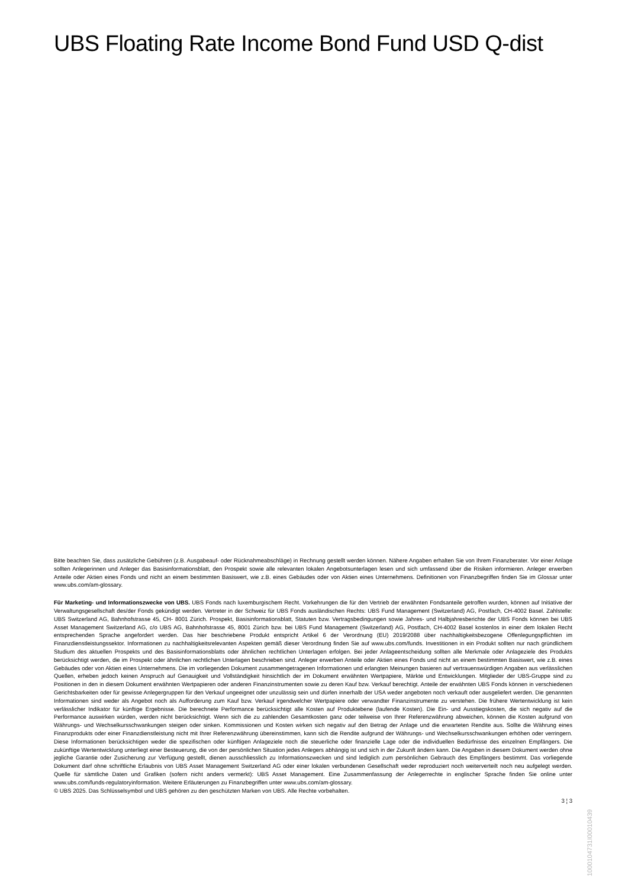UBS Floating Rate Income Bond Fund USD Q-dist
Bitte beachten Sie, dass zusätzliche Gebühren (z.B. Ausgabeauf- oder Rücknahmeabschläge) in Rechnung gestellt werden können. Nähere Angaben erhalten Sie von Ihrem Finanzberater. Vor einer Anlage sollten Anlegerinnen und Anleger das Basisinformationsblatt, den Prospekt sowie alle relevanten lokalen Angebotsunterlagen lesen und sich umfassend über die Risiken informieren. Anleger erwerben Anteile oder Aktien eines Fonds und nicht an einem bestimmten Basiswert, wie z.B. eines Gebäudes oder von Aktien eines Unternehmens. Definitionen von Finanzbegriffen finden Sie im Glossar unter www.ubs.com/am-glossary.
Für Marketing- und Informationszwecke von UBS. UBS Fonds nach luxemburgischem Recht. Vorkehrungen die für den Vertrieb der erwähnten Fondsanteile getroffen wurden, können auf Initiative der Verwaltungsgesellschaft des/der Fonds gekündigt werden. Vertreter in der Schweiz für UBS Fonds ausländischen Rechts: UBS Fund Management (Switzerland) AG, Postfach, CH-4002 Basel. Zahlstelle: UBS Switzerland AG, Bahnhofstrasse 45, CH- 8001 Zürich. Prospekt, Basisinformationsblatt, Statuten bzw. Vertragsbedingungen sowie Jahres- und Halbjahresberichte der UBS Fonds können bei UBS Asset Management Switzerland AG, c/o UBS AG, Bahnhofstrasse 45, 8001 Zürich bzw. bei UBS Fund Management (Switzerland) AG, Postfach, CH-4002 Basel kostenlos in einer dem lokalen Recht entsprechenden Sprache angefordert werden. Das hier beschriebene Produkt entspricht Artikel 6 der Verordnung (EU) 2019/2088 über nachhaltigkeitsbezogene Offenlegungspflichten im Finanzdienstleistungssektor. Informationen zu nachhaltigkeitsrelevanten Aspekten gemäß dieser Verordnung finden Sie auf www.ubs.com/funds. Investitionen in ein Produkt sollten nur nach gründlichem Studium des aktuellen Prospekts und des Basisinformationsblatts oder ähnlichen rechtlichen Unterlagen erfolgen. Bei jeder Anlageentscheidung sollten alle Merkmale oder Anlageziele des Produkts berücksichtigt werden, die im Prospekt oder ähnlichen rechtlichen Unterlagen beschrieben sind. Anleger erwerben Anteile oder Aktien eines Fonds und nicht an einem bestimmten Basiswert, wie z.B. eines Gebäudes oder von Aktien eines Unternehmens. Die im vorliegenden Dokument zusammengetragenen Informationen und erlangten Meinungen basieren auf vertrauenswürdigen Angaben aus verlässlichen Quellen, erheben jedoch keinen Anspruch auf Genauigkeit und Vollständigkeit hinsichtlich der im Dokument erwähnten Wertpapiere, Märkte und Entwicklungen. Mitglieder der UBS-Gruppe sind zu Positionen in den in diesem Dokument erwähnten Wertpapieren oder anderen Finanzinstrumenten sowie zu deren Kauf bzw. Verkauf berechtigt. Anteile der erwähnten UBS Fonds können in verschiedenen Gerichtsbarkeiten oder für gewisse Anlegergruppen für den Verkauf ungeeignet oder unzulässig sein und dürfen innerhalb der USA weder angeboten noch verkauft oder ausgeliefert werden. Die genannten Informationen sind weder als Angebot noch als Aufforderung zum Kauf bzw. Verkauf irgendwelcher Wertpapiere oder verwandter Finanzinstrumente zu verstehen. Die frühere Wertentwicklung ist kein verlässlicher Indikator für künftige Ergebnisse. Die berechnete Performance berücksichtigt alle Kosten auf Produktebene (laufende Kosten). Die Ein- und Ausstiegskosten, die sich negativ auf die Performance auswirken würden, werden nicht berücksichtigt. Wenn sich die zu zahlenden Gesamtkosten ganz oder teilweise von Ihrer Referenzwährung abweichen, können die Kosten aufgrund von Währungs- und Wechselkursschwankungen steigen oder sinken. Kommissionen und Kosten wirken sich negativ auf den Betrag der Anlage und die erwarteten Rendite aus. Sollte die Währung eines Finanzprodukts oder einer Finanzdienstleistung nicht mit Ihrer Referenzwährung übereinstimmen, kann sich die Rendite aufgrund der Währungs- und Wechselkursschwankungen erhöhen oder verringern. Diese Informationen berücksichtigen weder die spezifischen oder künftigen Anlageziele noch die steuerliche oder finanzielle Lage oder die individuellen Bedürfnisse des einzelnen Empfängers. Die zukünftige Wertentwicklung unterliegt einer Besteuerung, die von der persönlichen Situation jedes Anlegers abhängig ist und sich in der Zukunft ändern kann. Die Angaben in diesem Dokument werden ohne jegliche Garantie oder Zusicherung zur Verfügung gestellt, dienen ausschliesslich zu Informationszwecken und sind lediglich zum persönlichen Gebrauch des Empfängers bestimmt. Das vorliegende Dokument darf ohne schriftliche Erlaubnis von UBS Asset Management Switzerland AG oder einer lokalen verbundenen Gesellschaft weder reproduziert noch weiterverteilt noch neu aufgelegt werden. Quelle für sämtliche Daten und Grafiken (sofern nicht anders vermerkt): UBS Asset Management. Eine Zusammenfassung der Anlegerrechte in englischer Sprache finden Sie online unter www.ubs.com/funds-regulatoryinformation. Weitere Erläuterungen zu Finanzbegriffen unter www.ubs.com/am-glossary.
© UBS 2025. Das Schlüsselsymbol und UBS gehören zu den geschützten Marken von UBS. Alle Rechte vorbehalten.
3 ¦ 3
1000104731I00010439